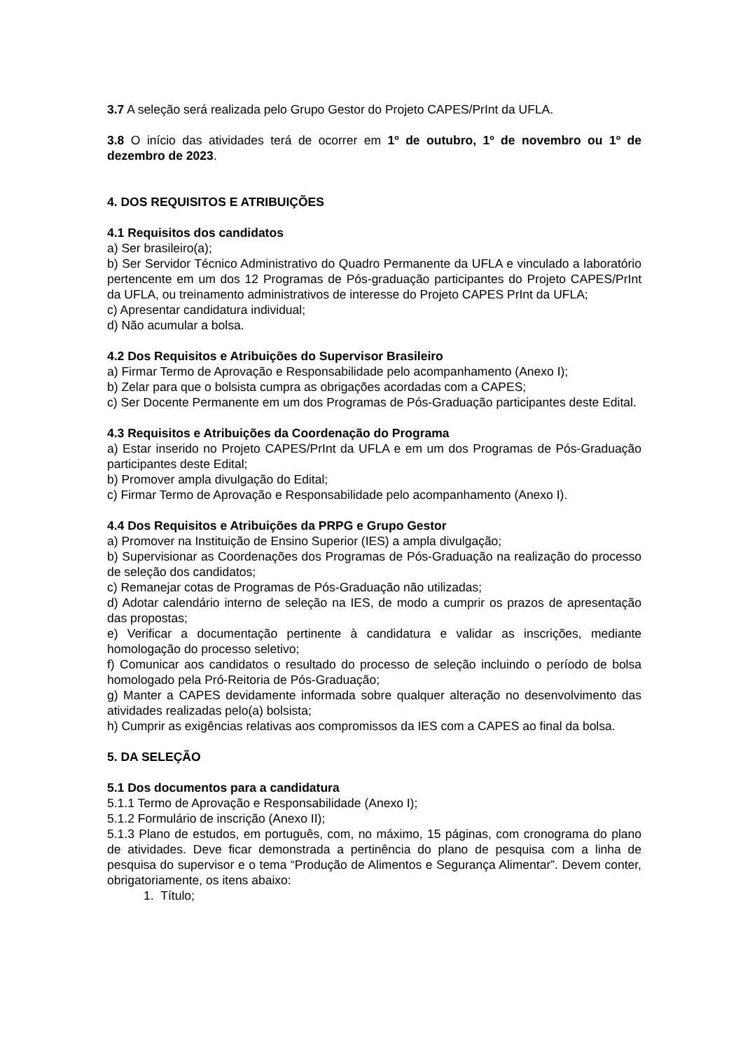3.7 A seleção será realizada pelo Grupo Gestor do Projeto CAPES/PrInt da UFLA.
3.8 O início das atividades terá de ocorrer em 1º de outubro, 1º de novembro ou 1º de dezembro de 2023.
4. DOS REQUISITOS E ATRIBUIÇÕES
4.1 Requisitos dos candidatos
a) Ser brasileiro(a);
b) Ser Servidor Técnico Administrativo do Quadro Permanente da UFLA e vinculado a laboratório pertencente em um dos 12 Programas de Pós-graduação participantes do Projeto CAPES/PrInt da UFLA, ou treinamento administrativos de interesse do Projeto CAPES PrInt da UFLA;
c) Apresentar candidatura individual;
d) Não acumular a bolsa.
4.2 Dos Requisitos e Atribuições do Supervisor Brasileiro
a) Firmar Termo de Aprovação e Responsabilidade pelo acompanhamento (Anexo I);
b) Zelar para que o bolsista cumpra as obrigações acordadas com a CAPES;
c) Ser Docente Permanente em um dos Programas de Pós-Graduação participantes deste Edital.
4.3 Requisitos e Atribuições da Coordenação do Programa
a) Estar inserido no Projeto CAPES/PrInt da UFLA e em um dos Programas de Pós-Graduação participantes deste Edital;
b) Promover ampla divulgação do Edital;
c) Firmar Termo de Aprovação e Responsabilidade pelo acompanhamento (Anexo I).
4.4 Dos Requisitos e Atribuições da PRPG e Grupo Gestor
a) Promover na Instituição de Ensino Superior (IES) a ampla divulgação;
b) Supervisionar as Coordenações dos Programas de Pós-Graduação na realização do processo de seleção dos candidatos;
c) Remanejar cotas de Programas de Pós-Graduação não utilizadas;
d) Adotar calendário interno de seleção na IES, de modo a cumprir os prazos de apresentação das propostas;
e) Verificar a documentação pertinente à candidatura e validar as inscrições, mediante homologação do processo seletivo;
f) Comunicar aos candidatos o resultado do processo de seleção incluindo o período de bolsa homologado pela Pró-Reitoria de Pós-Graduação;
g) Manter a CAPES devidamente informada sobre qualquer alteração no desenvolvimento das atividades realizadas pelo(a) bolsista;
h) Cumprir as exigências relativas aos compromissos da IES com a CAPES ao final da bolsa.
5. DA SELEÇÃO
5.1 Dos documentos para a candidatura
5.1.1 Termo de Aprovação e Responsabilidade (Anexo I);
5.1.2 Formulário de inscrição (Anexo II);
5.1.3 Plano de estudos, em português, com, no máximo, 15 páginas, com cronograma do plano de atividades. Deve ficar demonstrada a pertinência do plano de pesquisa com a linha de pesquisa do supervisor e o tema “Produção de Alimentos e Segurança Alimentar”. Devem conter, obrigatoriamente, os itens abaixo:
1. Título;